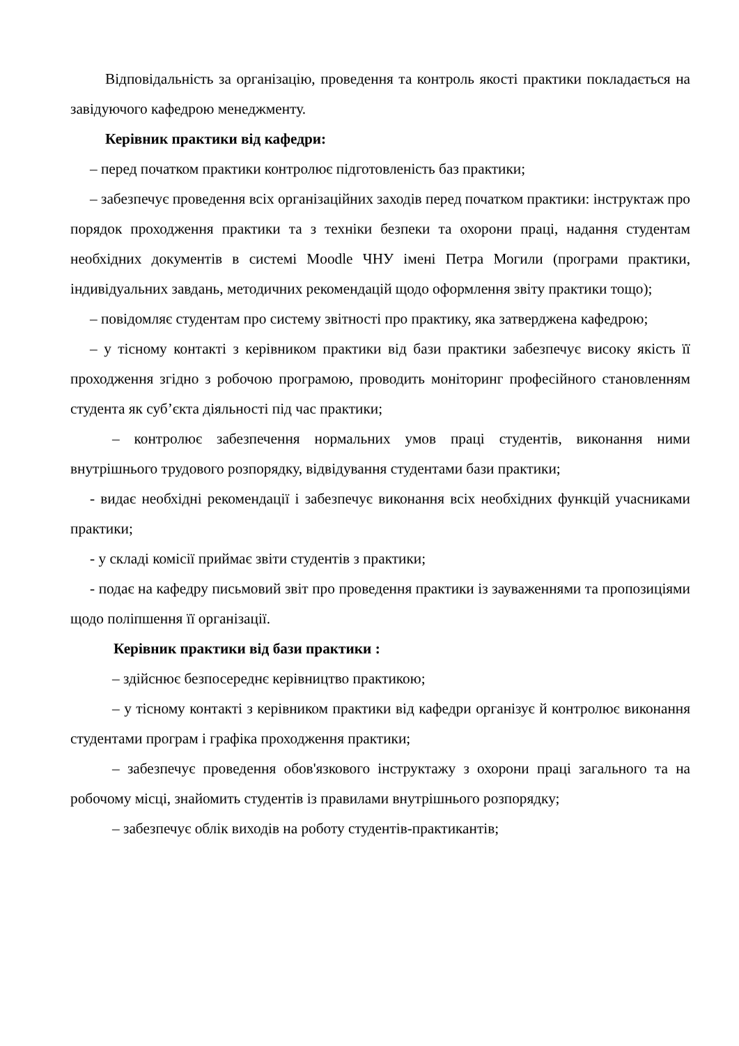Відповідальність за організацію, проведення та контроль якості практики покладається на завідуючого кафедрою менеджменту.
Керівник практики від кафедри:
– перед початком практики контролює підготовленість баз практики;
– забезпечує проведення всіх організаційних заходів перед початком практики: інструктаж про порядок проходження практики та з техніки безпеки та охорони праці, надання студентам необхідних документів в системі Moodle ЧНУ імені Петра Могили (програми практики, індивідуальних завдань, методичних рекомендацій щодо оформлення звіту практики тощо);
– повідомляє студентам про систему звітності про практику, яка затверджена кафедрою;
– у тісному контакті з керівником практики від бази практики забезпечує високу якість її проходження згідно з робочою програмою, проводить моніторинг професійного становленням студента як суб’єкта діяльності під час практики;
– контролює забезпечення нормальних умов праці студентів, виконання ними внутрішнього трудового розпорядку, відвідування студентами бази практики;
- видає необхідні рекомендації і забезпечує виконання всіх необхідних функцій учасниками практики;
- у складі комісії приймає звіти студентів з практики;
- подає на кафедру письмовий звіт про проведення практики із зауваженнями та пропозиціями щодо поліпшення її організації.
Керівник практики від бази практики :
– здійснює безпосереднє керівництво практикою;
– у тісному контакті з керівником практики від кафедри організує й контролює виконання студентами програм і графіка проходження практики;
– забезпечує проведення обов'язкового інструктажу з охорони праці загального та на робочому місці, знайомить студентів із правилами внутрішнього розпорядку;
– забезпечує облік виходів на роботу студентів-практикантів;